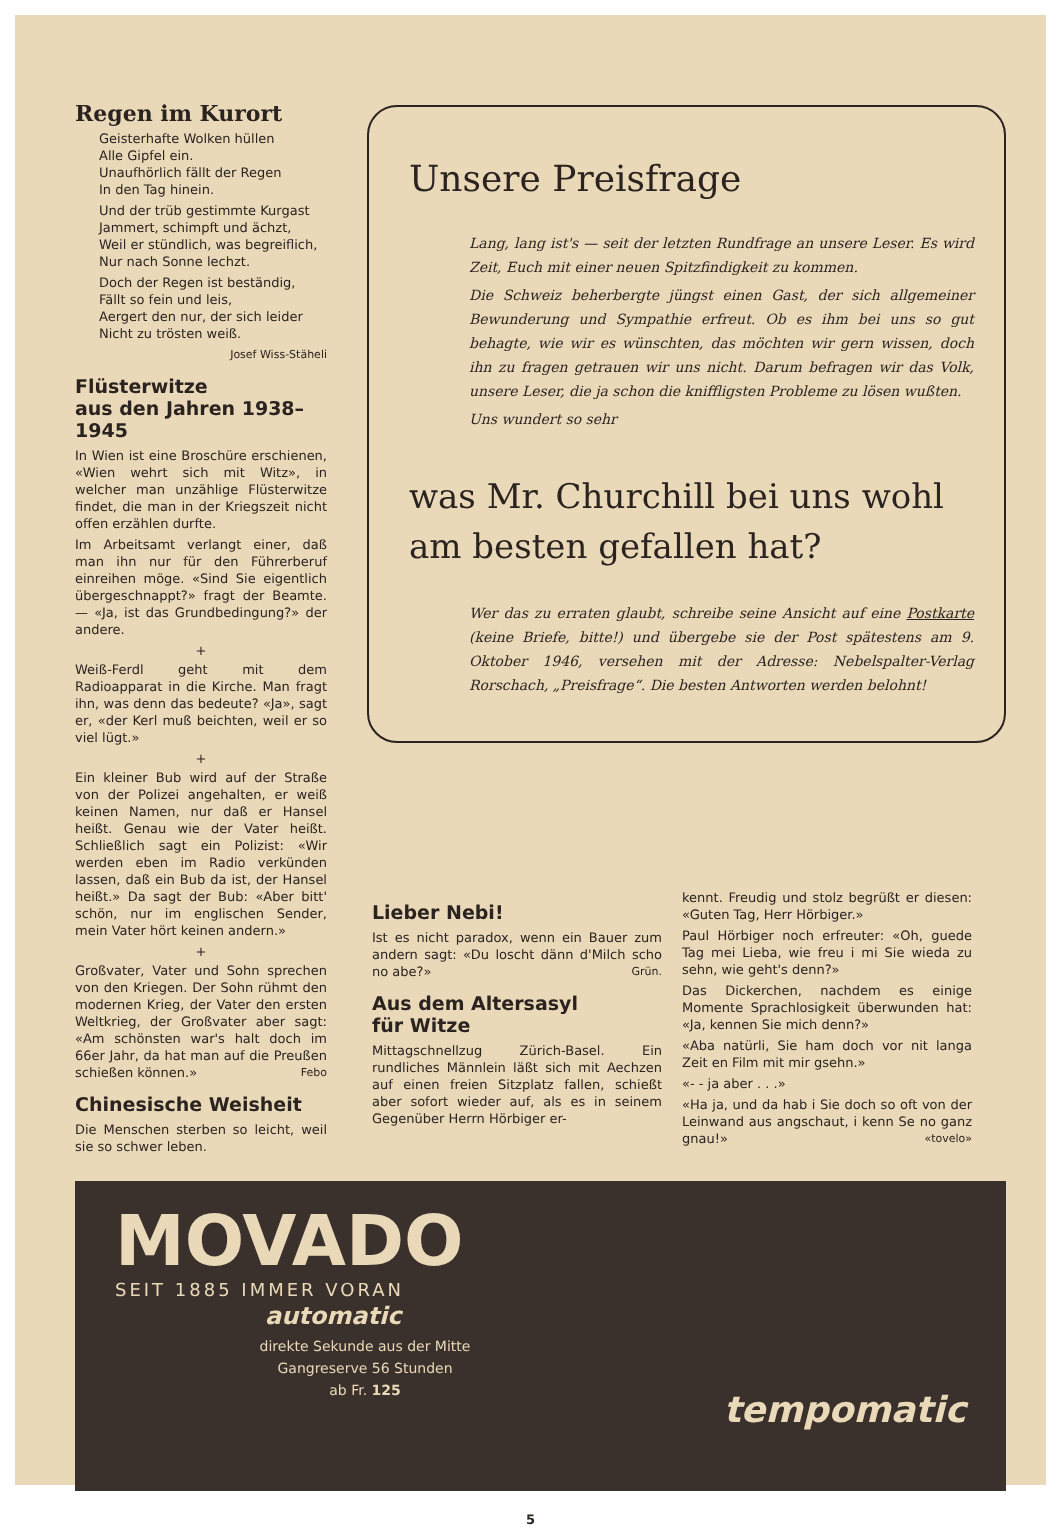Regen im Kurort
Geisterhafte Wolken hüllen
Alle Gipfel ein.
Unaufhörlich fällt der Regen
In den Tag hinein.
Und der trüb gestimmte Kurgast
Jammert, schimpft und ächzt,
Weil er stündlich, was begreiflich,
Nur nach Sonne lechzt.
Doch der Regen ist beständig,
Fällt so fein und leis,
Aergert den nur, der sich leider
Nicht zu trösten weiß.
Josef Wiss-Stäheli
Flüsterwitze
aus den Jahren 1938–1945
In Wien ist eine Broschüre erschienen, «Wien wehrt sich mit Witz», in welcher man unzählige Flüsterwitze findet, die man in der Kriegszeit nicht offen erzählen durfte.
Im Arbeitsamt verlangt einer, daß man ihn nur für den Führerberuf einreihen möge. «Sind Sie eigentlich übergeschnappt?» fragt der Beamte. — «Ja, ist das Grundbedingung?» der andere.
+
Weiß-Ferdl geht mit dem Radioapparat in die Kirche. Man fragt ihn, was denn das bedeute? «Ja», sagt er, «der Kerl muß beichten, weil er so viel lügt.»
+
Ein kleiner Bub wird auf der Straße von der Polizei angehalten, er weiß keinen Namen, nur daß er Hansel heißt. Genau wie der Vater heißt. Schließlich sagt ein Polizist: «Wir werden eben im Radio verkünden lassen, daß ein Bub da ist, der Hansel heißt.» Da sagt der Bub: «Aber bitt' schön, nur im englischen Sender, mein Vater hört keinen andern.»
+
Großvater, Vater und Sohn sprechen von den Kriegen. Der Sohn rühmt den modernen Krieg, der Vater den ersten Weltkrieg, der Großvater aber sagt: «Am schönsten war's halt doch im 66er Jahr, da hat man auf die Preußen schießen können.» Febo
Chinesische Weisheit
Die Menschen sterben so leicht, weil sie so schwer leben.
Unsere Preisfrage
Lang, lang ist's — seit der letzten Rundfrage an unsere Leser. Es wird Zeit, Euch mit einer neuen Spitzfindigkeit zu kommen.
Die Schweiz beherbergte jüngst einen Gast, der sich allgemeiner Bewunderung und Sympathie erfreut. Ob es ihm bei uns so gut behagte, wie wir es wünschten, das möchten wir gern wissen, doch ihn zu fragen getrauen wir uns nicht. Darum befragen wir das Volk, unsere Leser, die ja schon die kniffligsten Probleme zu lösen wußten.
Uns wundert so sehr
was Mr. Churchill bei uns wohl am besten gefallen hat?
Wer das zu erraten glaubt, schreibe seine Ansicht auf eine Postkarte (keine Briefe, bitte!) und übergebe sie der Post spätestens am 9. Oktober 1946, versehen mit der Adresse: Nebelspalter-Verlag Rorschach, „Preisfrage“. Die besten Antworten werden belohnt!
Lieber Nebi!
Ist es nicht paradox, wenn ein Bauer zum andern sagt: «Du loscht dänn d'Milch scho no abe?» Grün.
Aus dem Altersasyl
für Witze
Mittagschnellzug Zürich-Basel. Ein rundliches Männlein läßt sich mit Aechzen auf einen freien Sitzplatz fallen, schießt aber sofort wieder auf, als es in seinem Gegenüber Herrn Hörbiger er-
kennt. Freudig und stolz begrüßt er diesen: «Guten Tag, Herr Hörbiger.»
Paul Hörbiger noch erfreuter: «Oh, guede Tag mei Lieba, wie freu i mi Sie wieda zu sehn, wie geht's denn?»
Das Dickerchen, nachdem es einige Momente Sprachlosigkeit überwunden hat: «Ja, kennen Sie mich denn?»
«Aba natürli, Sie ham doch vor nit langa Zeit en Film mit mir gsehn.»
«- - ja aber . . .»
«Ha ja, und da hab i Sie doch so oft von der Leinwand aus angschaut, i kenn Se no ganz gnau!» «tovelo»
MOVADO
SEIT 1885 IMMER VORAN
automatic
direkte Sekunde aus der Mitte
Gangreserve 56 Stunden
ab Fr. 125
tempomatic
5